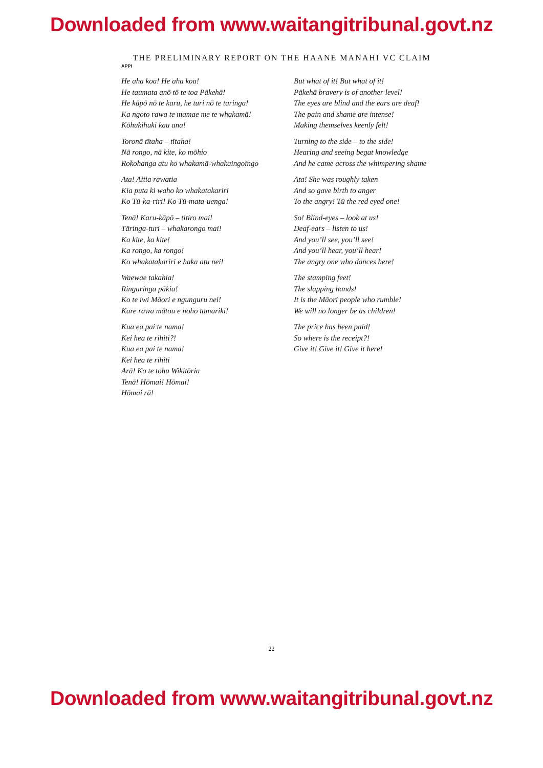Downloaded from www.waitangitribunal.govt.nz
THE PRELIMINARY REPORT ON THE HAANE MANAHI VC CLAIM
APPI
He aha koa! He aha koa!
He taumata anō tō te toa Pākehā!
He kāpō nō te karu, he turi nō te taringa!
Ka ngoto rawa te mamae me te whakamā!
Kōhukihuki kau ana!
Toronā tītaha – tītaha!
Nā rongo, nā kite, ko mōhio
Rokohanga atu ko whakamā-whakaingoingo
Ata! Aitia rawatia
Kia puta ki waho ko whakatakariri
Ko Tū-ka-riri! Ko Tū-mata-uenga!
Tenā! Karu-kāpō – titiro mai!
Tāringa-turi – whakarongo mai!
Ka kite, ka kite!
Ka rongo, ka rongo!
Ko whakatakariri e haka atu nei!
Waewae takahia!
Ringaringa pākia!
Ko te iwi Māori e ngunguru nei!
Kare rawa mātou e noho tamariki!
Kua ea pai te nama!
Kei hea te rihiti?!
Kua ea pai te nama!
Kei hea te rihiti
Arā! Ko te tohu Wikitōria
Tenā! Hōmai! Hōmai!
Hōmai rā!
But what of it! But what of it!
Pākehā bravery is of another level!
The eyes are blind and the ears are deaf!
The pain and shame are intense!
Making themselves keenly felt!
Turning to the side – to the side!
Hearing and seeing begat knowledge
And he came across the whimpering shame
Ata! She was roughly taken
And so gave birth to anger
To the angry! Tū the red eyed one!
So! Blind-eyes – look at us!
Deaf-ears – listen to us!
And you’ll see, you’ll see!
And you’ll hear, you’ll hear!
The angry one who dances here!
The stamping feet!
The slapping hands!
It is the Māori people who rumble!
We will no longer be as children!
The price has been paid!
So where is the receipt?!
Give it! Give it! Give it here!
22
Downloaded from www.waitangitribunal.govt.nz